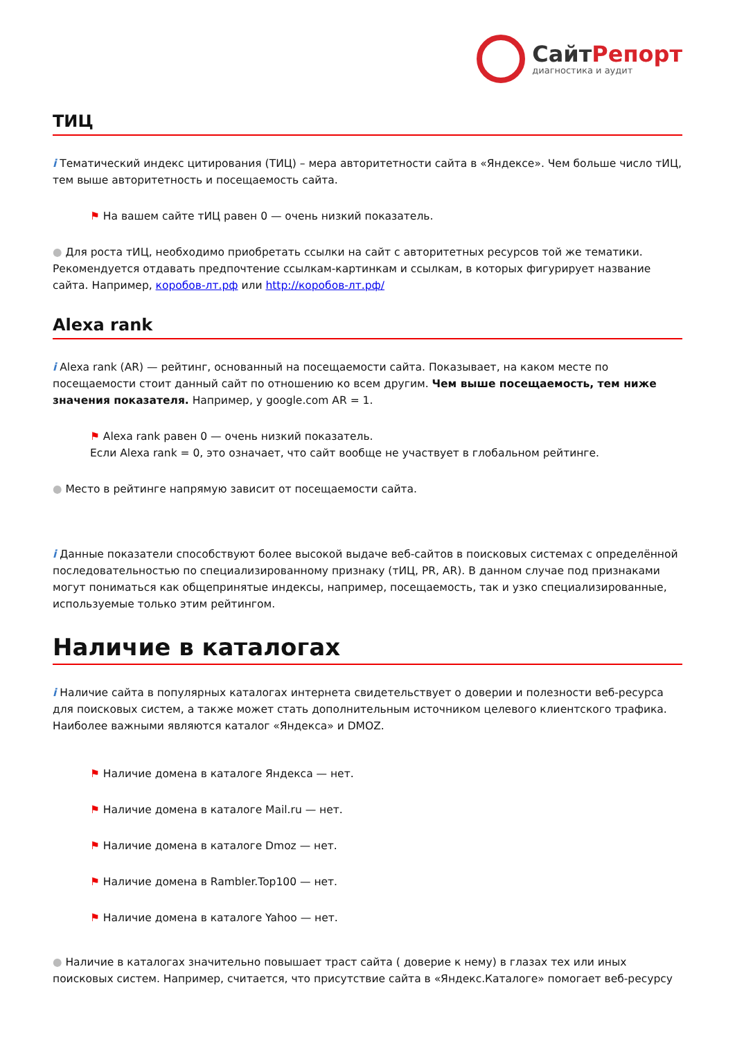СайтРепорт диагностика и аудит
ТИЦ
i Тематический индекс цитирования (ТИЦ) – мера авторитетности сайта в «Яндексе». Чем больше число тИЦ, тем выше авторитетность и посещаемость сайта.
⚑ На вашем сайте тИЦ равен 0 — очень низкий показатель.
● Для роста тИЦ, необходимо приобретать ссылки на сайт с авторитетных ресурсов той же тематики. Рекомендуется отдавать предпочтение ссылкам-картинкам и ссылкам, в которых фигурирует название сайта. Например, коробов-лт.рф или http://коробов-лт.рф/
Alexa rank
i Alexa rank (AR) — рейтинг, основанный на посещаемости сайта. Показывает, на каком месте по посещаемости стоит данный сайт по отношению ко всем другим. Чем выше посещаемость, тем ниже значения показателя. Например, у google.com AR = 1.
⚑ Alexa rank равен 0 — очень низкий показатель.
Если Alexa rank = 0, это означает, что сайт вообще не участвует в глобальном рейтинге.
● Место в рейтинге напрямую зависит от посещаемости сайта.
i Данные показатели способствуют более высокой выдаче веб-сайтов в поисковых системах с определённой последовательностью по специализированному признаку (тИЦ, PR, AR). В данном случае под признаками могут пониматься как общепринятые индексы, например, посещаемость, так и узко специализированные, используемые только этим рейтингом.
Наличие в каталогах
i Наличие сайта в популярных каталогах интернета свидетельствует о доверии и полезности веб-ресурса для поисковых систем, а также может стать дополнительным источником целевого клиентского трафика. Наиболее важными являются каталог «Яндекса» и DMOZ.
⚑ Наличие домена в каталоге Яндекса — нет.
⚑ Наличие домена в каталоге Mail.ru — нет.
⚑ Наличие домена в каталоге Dmoz — нет.
⚑ Наличие домена в Rambler.Top100 — нет.
⚑ Наличие домена в каталоге Yahoo — нет.
● Наличие в каталогах значительно повышает траст сайта ( доверие к нему) в глазах тех или иных поисковых систем. Например, считается, что присутствие сайта в «Яндекс.Каталоге» помогает веб-ресурсу